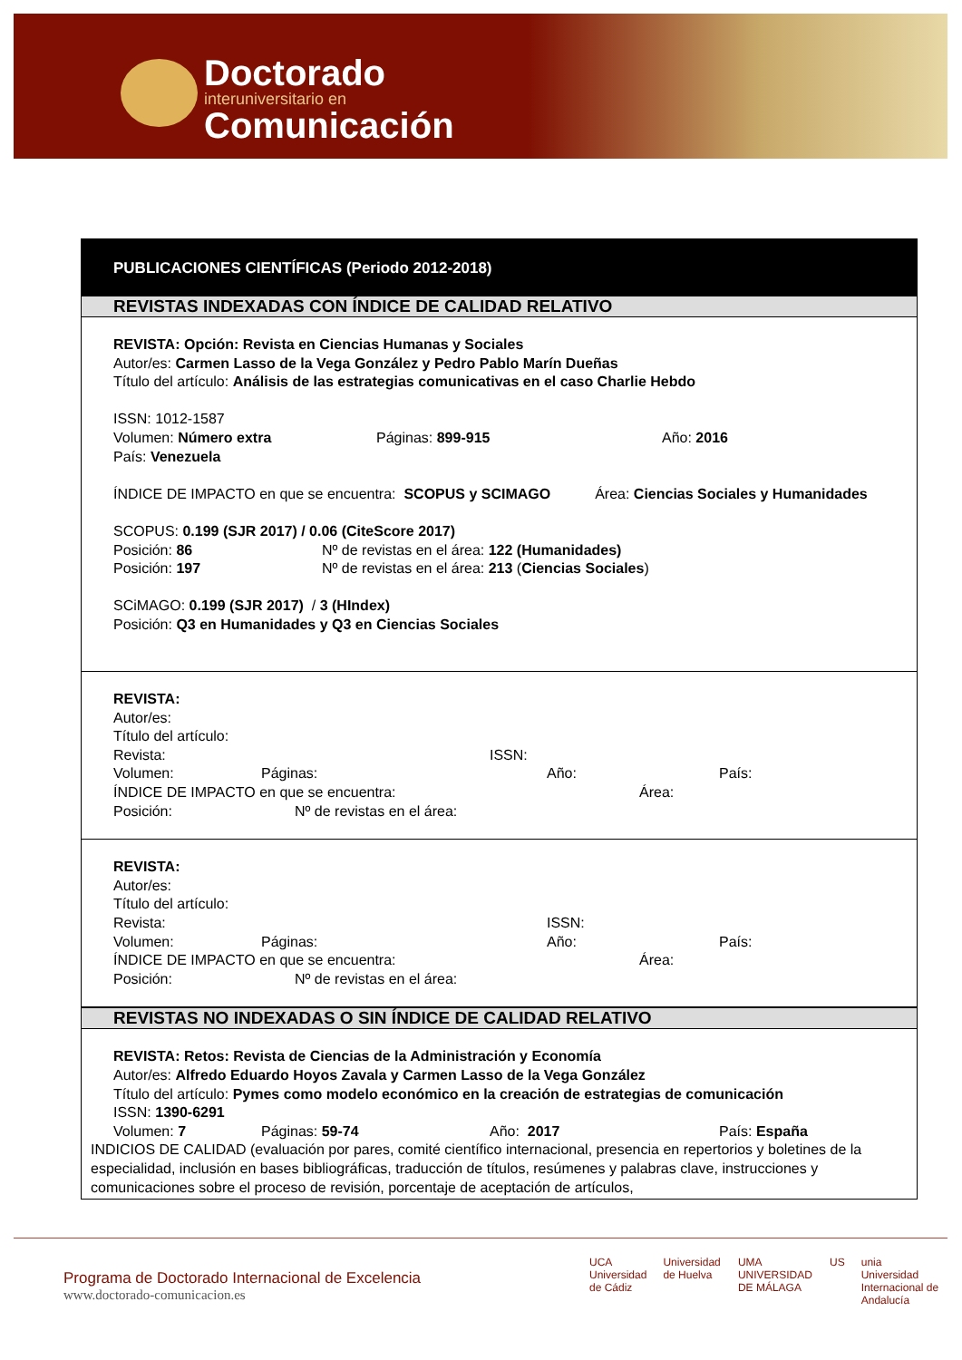Doctorado
interuniversitario en
Comunicación
PUBLICACIONES CIENTÍFICAS (Periodo 2012-2018)
REVISTAS INDEXADAS CON ÍNDICE DE CALIDAD RELATIVO
REVISTA: Opción: Revista en Ciencias Humanas y Sociales
Autor/es: Carmen Lasso de la Vega González y Pedro Pablo Marín Dueñas
Título del artículo: Análisis de las estrategias comunicativas en el caso Charlie Hebdo
ISSN: 1012-1587
Volumen: Número extra Páginas: 899-915 Año: 2016
País: Venezuela
ÍNDICE DE IMPACTO en que se encuentra: SCOPUS y SCIMAGO Área: Ciencias Sociales y Humanidades
SCOPUS: 0.199 (SJR 2017) / 0.06 (CiteScore 2017)
Posición: 86 Nº de revistas en el área: 122 (Humanidades)
Posición: 197 Nº de revistas en el área: 213 (Ciencias Sociales)
SCiMAGO: 0.199 (SJR 2017) / 3 (HIndex)
Posición: Q3 en Humanidades y Q3 en Ciencias Sociales
REVISTA:
Autor/es:
Título del artículo:
Revista: ISSN:
Volumen: Páginas: Año: País:
ÍNDICE DE IMPACTO en que se encuentra: Área:
Posición: Nº de revistas en el área:
REVISTA:
Autor/es:
Título del artículo:
Revista: ISSN:
Volumen: Páginas: Año: País:
ÍNDICE DE IMPACTO en que se encuentra: Área:
Posición: Nº de revistas en el área:
REVISTAS NO INDEXADAS O SIN ÍNDICE DE CALIDAD RELATIVO
REVISTA: Retos: Revista de Ciencias de la Administración y Economía
Autor/es: Alfredo Eduardo Hoyos Zavala y Carmen Lasso de la Vega González
Título del artículo: Pymes como modelo económico en la creación de estrategias de comunicación
ISSN: 1390-6291
Volumen: 7 Páginas: 59-74 Año: 2017 País: España
INDICIOS DE CALIDAD (evaluación por pares, comité científico internacional, presencia en repertorios y boletines de la especialidad, inclusión en bases bibliográficas, traducción de títulos, resúmenes y palabras clave, instrucciones y comunicaciones sobre el proceso de revisión, porcentaje de aceptación de artículos,
Programa de Doctorado Internacional de Excelencia
www.doctorado-comunicacion.es
UCA
Universidad de Cádiz Universidad de Huelva UMA
UNIVERSIDAD DE MÁLAGA US unia
Universidad Internacional de Andalucía